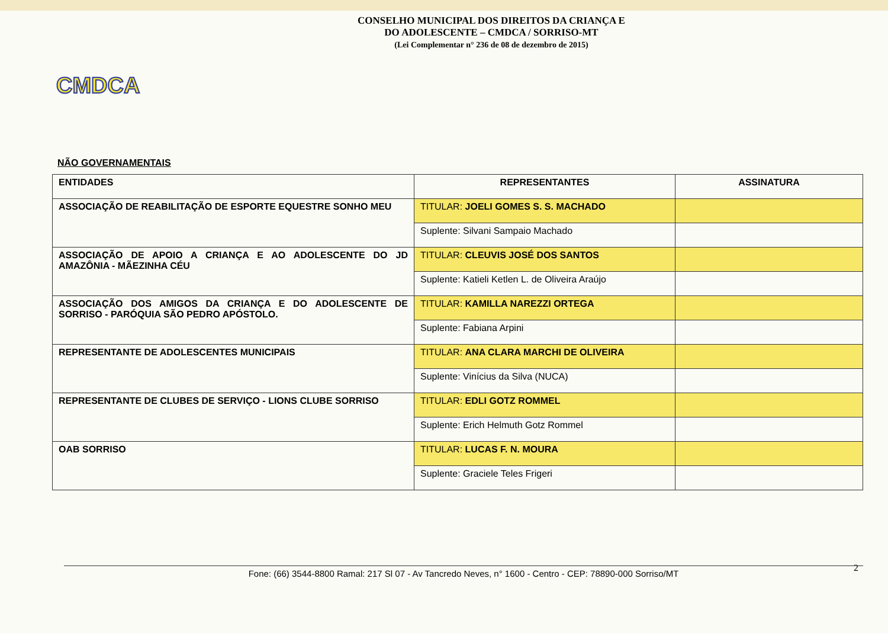CONSELHO MUNICIPAL DOS DIREITOS DA CRIANÇA E
DO ADOLESCENTE – CMDCA / SORRISO-MT
(Lei Complementar n° 236 de 08 de dezembro de 2015)
CMDCA
NÃO GOVERNAMENTAIS
| ENTIDADES | REPRESENTANTES | ASSINATURA |
| --- | --- | --- |
| ASSOCIAÇÃO DE REABILITAÇÃO DE ESPORTE EQUESTRE SONHO MEU | TITULAR: JOELI GOMES S. S. MACHADO | |
| | Suplente: Silvani Sampaio Machado | |
| ASSOCIAÇÃO DE APOIO A CRIANÇA E AO ADOLESCENTE DO JD AMAZÔNIA - MÃEZINHA CÉU | TITULAR: CLEUVIS JOSÉ DOS SANTOS | |
| | Suplente: Katieli Ketlen L. de Oliveira Araújo | |
| ASSOCIAÇÃO DOS AMIGOS DA CRIANÇA E DO ADOLESCENTE DE SORRISO - PARÓQUIA SÃO PEDRO APÓSTOLO. | TITULAR: KAMILLA NAREZZI ORTEGA | |
| | Suplente: Fabiana Arpini | |
| REPRESENTANTE DE ADOLESCENTES MUNICIPAIS | TITULAR: ANA CLARA MARCHI DE OLIVEIRA | |
| | Suplente: Vinícius da Silva (NUCA) | |
| REPRESENTANTE DE CLUBES DE SERVIÇO - LIONS CLUBE SORRISO | TITULAR: EDLI GOTZ ROMMEL | |
| | Suplente: Erich Helmuth Gotz Rommel | |
| OAB SORRISO | TITULAR: LUCAS F. N. MOURA | |
| | Suplente: Graciele Teles Frigeri | |
2 Fone: (66) 3544-8800 Ramal: 217 Sl 07 - Av Tancredo Neves, n° 1600 - Centro - CEP: 78890-000 Sorriso/MT